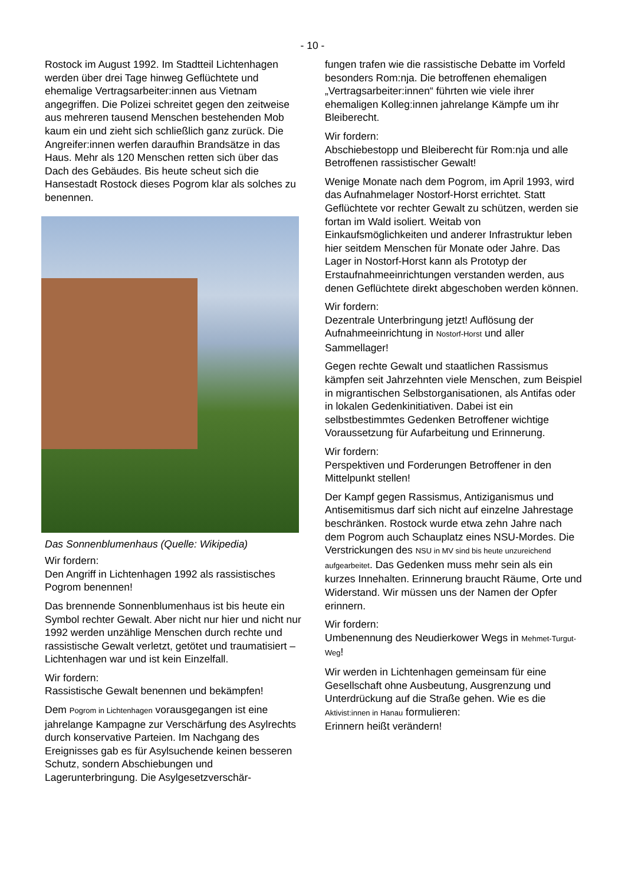- 10 -
Rostock im August 1992. Im Stadtteil Lichtenhagen werden über drei Tage hinweg Geflüchtete und ehemalige Vertragsarbeiter:innen aus Vietnam angegriffen. Die Polizei schreitet gegen den zeitweise aus mehreren tausend Menschen bestehenden Mob kaum ein und zieht sich schließlich ganz zurück. Die Angreifer:innen werfen daraufhin Brandsätze in das Haus. Mehr als 120 Menschen retten sich über das Dach des Gebäudes. Bis heute scheut sich die Hansestadt Rostock dieses Pogrom klar als solches zu benennen.
Das Sonnenblumenhaus (Quelle: Wikipedia)
Wir fordern:
Den Angriff in Lichtenhagen 1992 als rassistisches Pogrom benennen!
Das brennende Sonnenblumenhaus ist bis heute ein Symbol rechter Gewalt. Aber nicht nur hier und nicht nur 1992 werden unzählige Menschen durch rechte und rassistische Gewalt verletzt, getötet und traumatisiert – Lichtenhagen war und ist kein Einzelfall.
Wir fordern:
Rassistische Gewalt benennen und bekämpfen!
Dem Pogrom in Lichtenhagen vorausgegangen ist eine jahrelange Kampagne zur Verschärfung des Asylrechts durch konservative Parteien. Im Nachgang des Ereignisses gab es für Asylsuchende keinen besseren Schutz, sondern Abschiebungen und Lagerunterbringung. Die Asylgesetzverschär-
fungen trafen wie die rassistische Debatte im Vorfeld besonders Rom:nja. Die betroffenen ehemaligen „Vertragsarbeiter:innen“ führten wie viele ihrer ehemaligen Kolleg:innen jahrelange Kämpfe um ihr Bleiberecht.
Wir fordern:
Abschiebestopp und Bleiberecht für Rom:nja und alle Betroffenen rassistischer Gewalt!
Wenige Monate nach dem Pogrom, im April 1993, wird das Aufnahmelager Nostorf-Horst errichtet. Statt Geflüchtete vor rechter Gewalt zu schützen, werden sie fortan im Wald isoliert. Weitab von Einkaufsmöglichkeiten und anderer Infrastruktur leben hier seitdem Menschen für Monate oder Jahre. Das Lager in Nostorf-Horst kann als Prototyp der Erstaufnahmeeinrichtungen verstanden werden, aus denen Geflüchtete direkt abgeschoben werden können.
Wir fordern:
Dezentrale Unterbringung jetzt! Auflösung der Aufnahmeeinrichtung in Nostorf-Horst und aller Sammellager!
Gegen rechte Gewalt und staatlichen Rassismus kämpfen seit Jahrzehnten viele Menschen, zum Beispiel in migrantischen Selbstorganisationen, als Antifas oder in lokalen Gedenkinitiativen. Dabei ist ein selbstbestimmtes Gedenken Betroffener wichtige Voraussetzung für Aufarbeitung und Erinnerung.
Wir fordern:
Perspektiven und Forderungen Betroffener in den Mittelpunkt stellen!
Der Kampf gegen Rassismus, Antiziganismus und Antisemitismus darf sich nicht auf einzelne Jahrestage beschränken. Rostock wurde etwa zehn Jahre nach dem Pogrom auch Schauplatz eines NSU-Mordes. Die Verstrickungen des NSU in MV sind bis heute unzureichend aufgearbeitet. Das Gedenken muss mehr sein als ein kurzes Innehalten. Erinnerung braucht Räume, Orte und Widerstand. Wir müssen uns der Namen der Opfer erinnern.
Wir fordern:
Umbenennung des Neudierkower Wegs in Mehmet-Turgut-Weg!
Wir werden in Lichtenhagen gemeinsam für eine Gesellschaft ohne Ausbeutung, Ausgrenzung und Unterdrückung auf die Straße gehen. Wie es die Aktivist:innen in Hanau formulieren:
Erinnern heißt verändern!